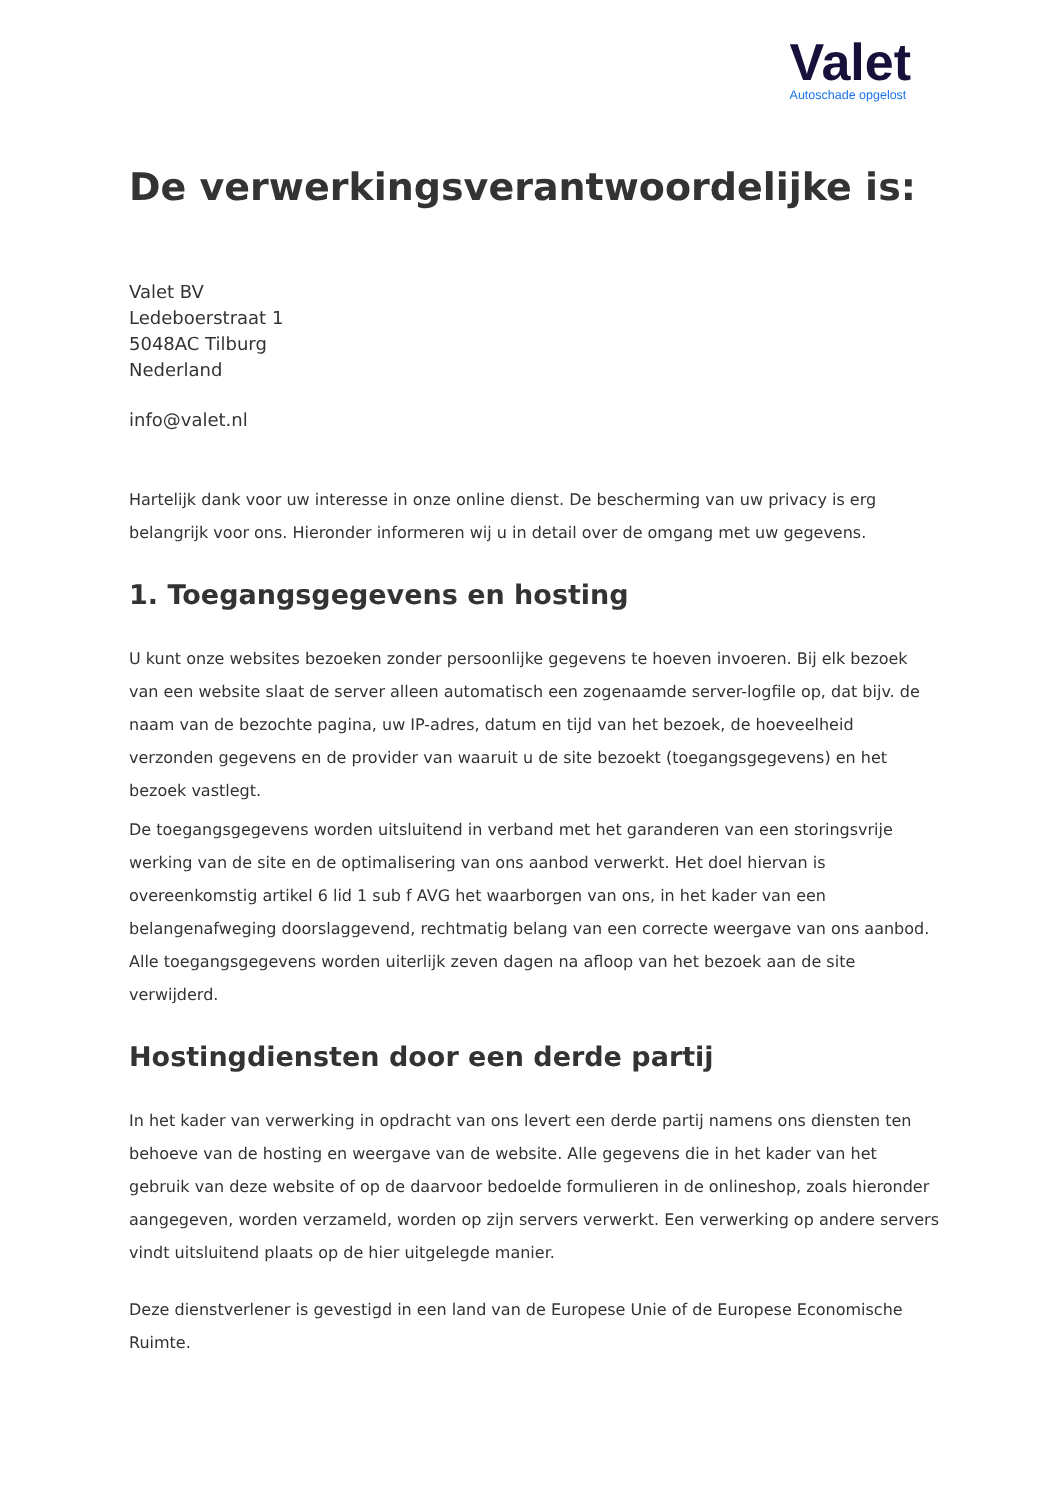Valet
Autoschade opgelost
De verwerkingsverantwoordelijke is:
Valet BV
Ledeboerstraat 1
5048AC Tilburg
Nederland
info@valet.nl
Hartelijk dank voor uw interesse in onze online dienst. De bescherming van uw privacy is erg belangrijk voor ons. Hieronder informeren wij u in detail over de omgang met uw gegevens.
1. Toegangsgegevens en hosting
U kunt onze websites bezoeken zonder persoonlijke gegevens te hoeven invoeren. Bij elk bezoek van een website slaat de server alleen automatisch een zogenaamde server-logfile op, dat bijv. de naam van de bezochte pagina, uw IP-adres, datum en tijd van het bezoek, de hoeveelheid verzonden gegevens en de provider van waaruit u de site bezoekt (toegangsgegevens) en het bezoek vastlegt.
De toegangsgegevens worden uitsluitend in verband met het garanderen van een storingsvrije werking van de site en de optimalisering van ons aanbod verwerkt. Het doel hiervan is overeenkomstig artikel 6 lid 1 sub f AVG het waarborgen van ons, in het kader van een belangenafweging doorslaggevend, rechtmatig belang van een correcte weergave van ons aanbod. Alle toegangsgegevens worden uiterlijk zeven dagen na afloop van het bezoek aan de site verwijderd.
Hostingdiensten door een derde partij
In het kader van verwerking in opdracht van ons levert een derde partij namens ons diensten ten behoeve van de hosting en weergave van de website. Alle gegevens die in het kader van het gebruik van deze website of op de daarvoor bedoelde formulieren in de onlineshop, zoals hieronder aangegeven, worden verzameld, worden op zijn servers verwerkt. Een verwerking op andere servers vindt uitsluitend plaats op de hier uitgelegde manier.
Deze dienstverlener is gevestigd in een land van de Europese Unie of de Europese Economische Ruimte.